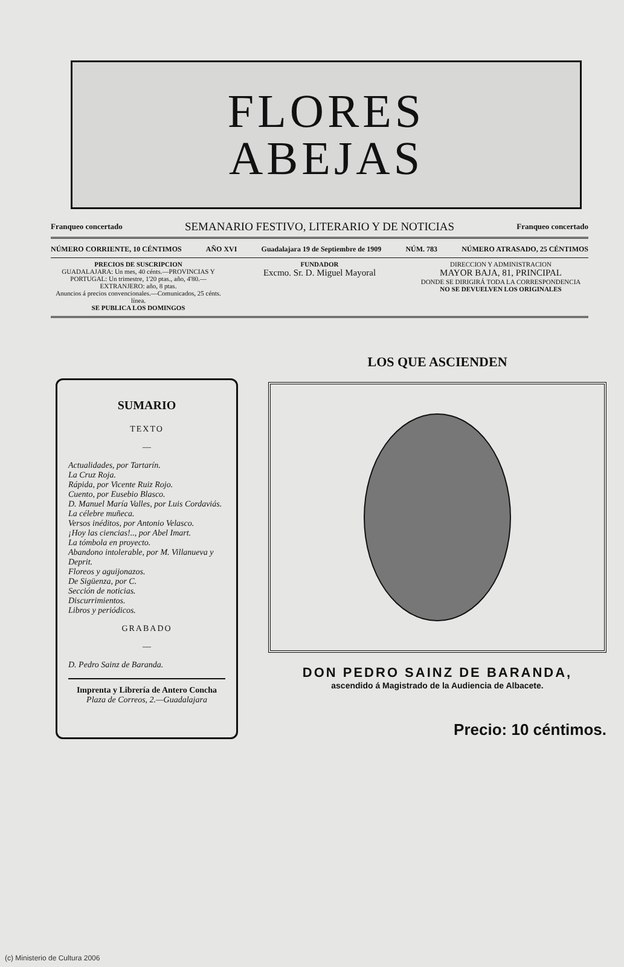FLORES
ABEJAS
Franqueo concertado SEMANARIO FESTIVO, LITERARIO Y DE NOTICIAS Franqueo concertado
NÚMERO CORRIENTE, 10 CÉNTIMOS AÑO XVI Guadalajara 19 de Septiembre de 1909 NÚM. 783 NÚMERO ATRASADO, 25 CÉNTIMOS
PRECIOS DE SUSCRIPCION
GUADALAJARA: Un mes, 40 cénts.—PROVINCIAS Y PORTUGAL: Un trimestre, 1'20 ptas., año, 4'80.—EXTRANJERO: año, 8 ptas.
Anuncios á precios convencionales.—Comunicados, 25 cénts. línea.
SE PUBLICA LOS DOMINGOS
FUNDADOR
Excmo. Sr. D. Miguel Mayoral
DIRECCION Y ADMINISTRACION
MAYOR BAJA, 81, PRINCIPAL
DONDE SE DIRIGIRÁ TODA LA CORRESPONDENCIA
NO SE DEVUELVEN LOS ORIGINALES
SUMARIO
TEXTO
—
Actualidades, por Tartarín.
La Cruz Roja.
Rápida, por Vicente Ruiz Rojo.
Cuento, por Eusebio Blasco.
D. Manuel María Valles, por Luis Cordaviás.
La célebre muñeca.
Versos inéditos, por Antonio Velasco.
¡Hoy las ciencias!.., por Abel Imart.
La tómbola en proyecto.
Abandono intolerable, por M. Villanueva y Deprit.
Floreos y aguijonazos.
De Sigüenza, por C.
Sección de noticias.
Discurrimientos.
Libros y periódicos.
GRABADO
—
D. Pedro Sainz de Baranda.
Imprenta y Librería de Antero Concha
Plaza de Correos, 2.—Guadalajara
LOS QUE ASCIENDEN
DON PEDRO SAINZ DE BARANDA,
ascendido á Magistrado de la Audiencia de Albacete.
Precio: 10 céntimos.
(c) Ministerio de Cultura 2006